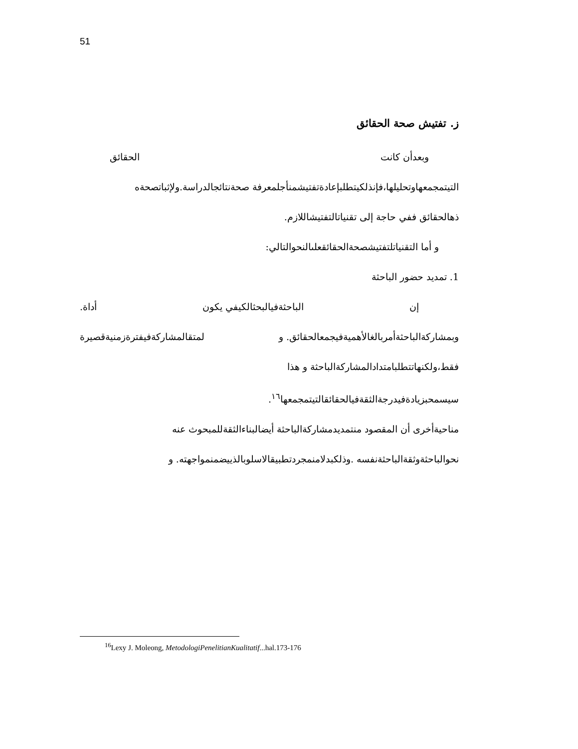51
ز. تفتيش صحة الحقائق
وبعدأن كانت الحقائق
التيتمجمعهاوتحليلها،فإنذلكيتطلبإعادةتفتيشمنأجلمعرفة صحةنتائجالدراسة.ولإثباتصحةه
ذهالحقائق ففي حاجة إلى تقنياتالتفتيشاللازم.
و أما التقنياتلتفتيشصحةالحقائقعلىالنحوالتالي:
1. تمديد حضور الباحثة
إن الباحثةفيالبحثالكيفي يكون أداة.
وبمشاركةالباحثةأمربالغالأهميةفيجمعالحقائق. و لمتقالمشاركةفيفترةزمنيةقصيرة
فقط،ولكنهاتتطلبامتدادالمشاركةالباحثة و هذا
سيسمحبزيادةفيدرجةالثقةفيالحقائقالتيتمجمعها<sup>١٦</sup>.
مناحيةأخرى أن المقصود منتمديدمشاركةالباحثة أيضالبناءالثقةللمبحوث عنه
نحوالباحثةوثقةالباحثةنفسه .وذلكبدلامنمجردتطبيقالاسلوبالذييضمنمواجهته. و
<sup>16</sup> Lexy J. Moleong, MetodologiPenelitianKualitatif...hal.173-176